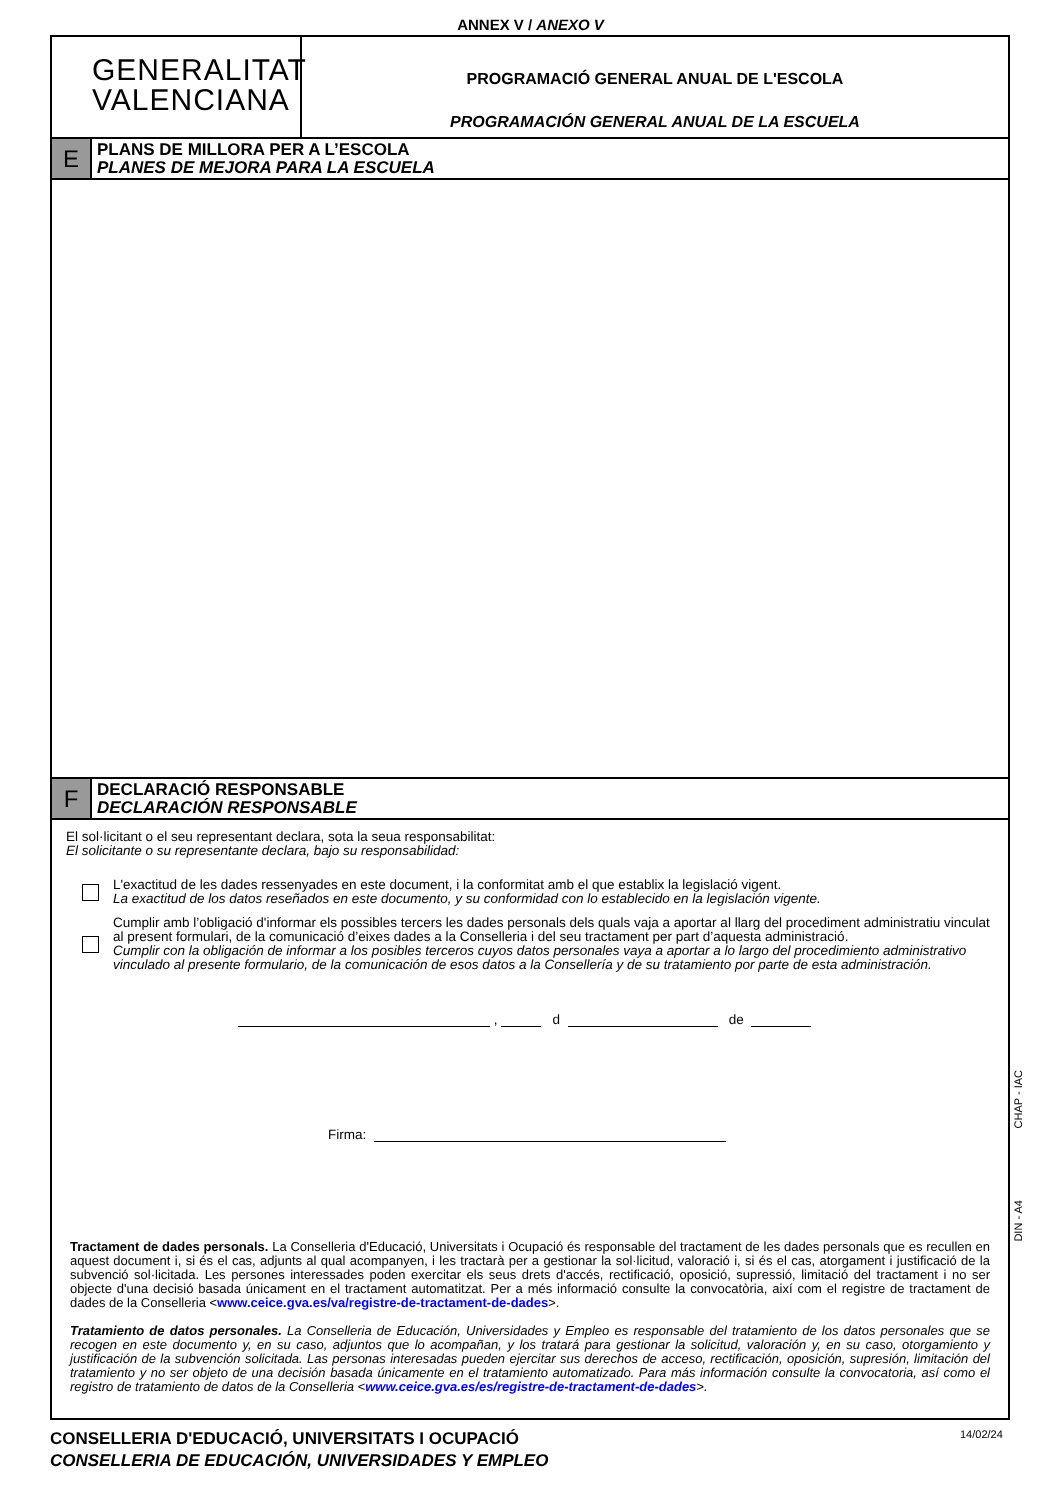ANNEX V / ANEXO V
GENERALITAT
VALENCIANA
PROGRAMACIÓ GENERAL ANUAL DE L'ESCOLA
PROGRAMACIÓN GENERAL ANUAL DE LA ESCUELA
E
PLANS DE MILLORA PER A L’ESCOLA
PLANES DE MEJORA PARA LA ESCUELA
F
DECLARACIÓ RESPONSABLE
DECLARACIÓN RESPONSABLE
El sol·licitant o el seu representant declara, sota la seua responsabilitat:
El solicitante o su representante declara, bajo su responsabilidad:
L'exactitud de les dades ressenyades en este document, i la conformitat amb el que establix la legislació vigent.
La exactitud de los datos reseñados en este documento, y su conformidad con lo establecido en la legislación vigente.
Cumplir amb l’obligació d'informar els possibles tercers les dades personals dels quals vaja a aportar al llarg del procediment administratiu vinculat al present formulari, de la comunicació d’eixes dades a la Conselleria i del seu tractament per part d’aquesta administració.
Cumplir con la obligación de informar a los posibles terceros cuyos datos personales vaya a aportar a lo largo del procedimiento administrativo vinculado al presente formulario, de la comunicación de esos datos a la Consellería y de su tratamiento por parte de esta administración.
, d de
Firma:
Tractament de dades personals. La Conselleria d'Educació, Universitats i Ocupació és responsable del tractament de les dades personals que es recullen en aquest document i, si és el cas, adjunts al qual acompanyen, i les tractarà per a gestionar la sol·licitud, valoració i, si és el cas, atorgament i justificació de la subvenció sol·licitada. Les persones interessades poden exercitar els seus drets d'accés, rectificació, oposició, supressió, limitació del tractament i no ser objecte d'una decisió basada únicament en el tractament automatitzat. Per a més informació consulte la convocatòria, així com el registre de tractament de dades de la Conselleria <www.ceice.gva.es/va/registre-de-tractament-de-dades>.
Tratamiento de datos personales. La Conselleria de Educación, Universidades y Empleo es responsable del tratamiento de los datos personales que se recogen en este documento y, en su caso, adjuntos que lo acompañan, y los tratará para gestionar la solicitud, valoración y, en su caso, otorgamiento y justificación de la subvención solicitada. Las personas interesadas pueden ejercitar sus derechos de acceso, rectificación, oposición, supresión, limitación del tratamiento y no ser objeto de una decisión basada únicamente en el tratamiento automatizado. Para más información consulte la convocatoria, así como el registro de tratamiento de datos de la Conselleria <www.ceice.gva.es/es/registre-de-tractament-de-dades>.
CHAP - IAC
DIN - A4
CONSELLERIA D'EDUCACIÓ, UNIVERSITATS I OCUPACIÓ
CONSELLERIA DE EDUCACIÓN, UNIVERSIDADES Y EMPLEO
14/02/24